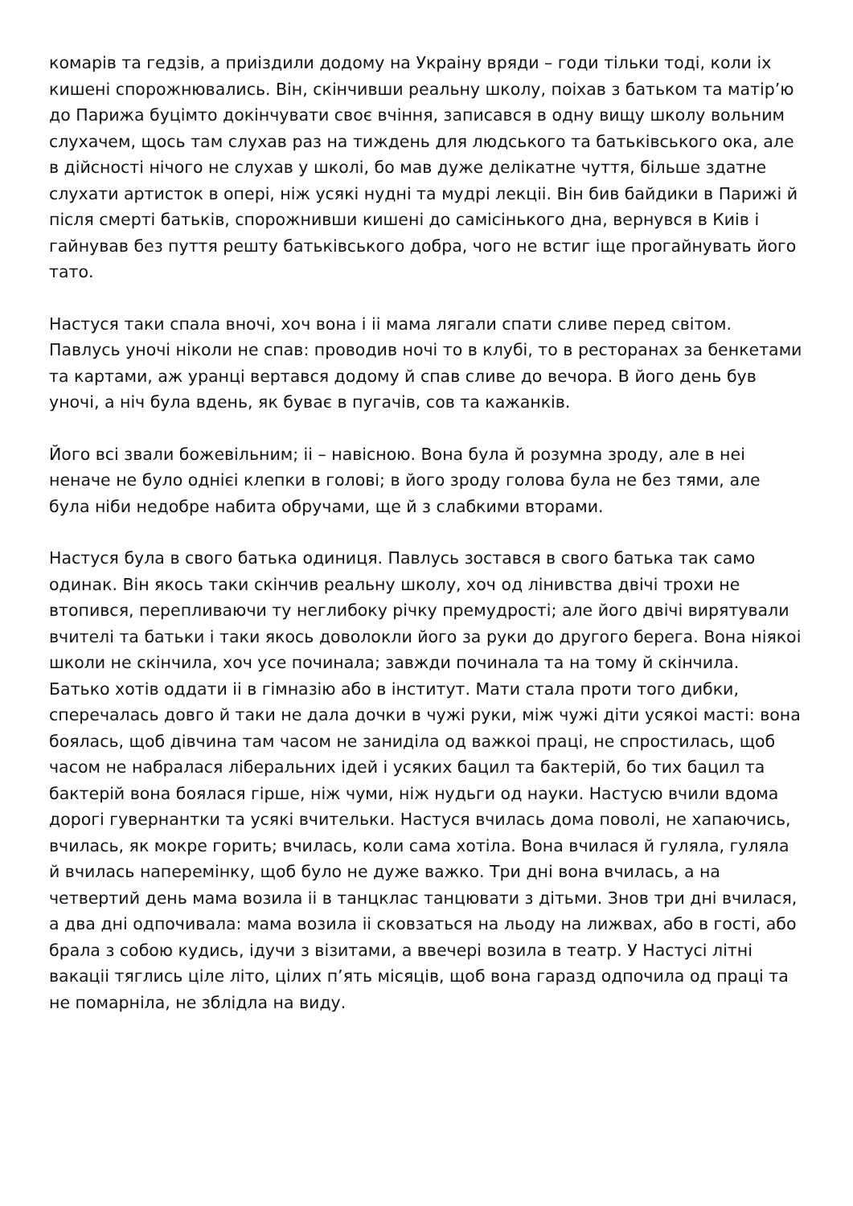комарів та гедзів, а приіздили додому на Украіну вряди – годи тільки тоді, коли іх кишені спорожнювались. Він, скінчивши реальну школу, поіхав з батьком та матір’ю до Парижа буцімто докінчувати своє вчіння, записався в одну вищу школу вольним слухачем, щось там слухав раз на тиждень для людського та батьківського ока, але в дійсності нічого не слухав у школі, бо мав дуже делікатне чуття, більше здатне слухати артисток в опері, ніж усякі нудні та мудрі лекціі. Він бив байдики в Парижі й після смерті батьків, спорожнивши кишені до самісінького дна, вернувся в Киів і гайнував без пуття решту батьківського добра, чого не встиг іще прогайнувать його тато.
Настуся таки спала вночі, хоч вона і іі мама лягали спати сливе перед світом. Павлусь уночі ніколи не спав: проводив ночі то в клубі, то в ресторанах за бенкетами та картами, аж уранці вертався додому й спав сливе до вечора. В його день був уночі, а ніч була вдень, як буває в пугачів, сов та кажанків.
Його всі звали божевільним; іі – навісною. Вона була й розумна зроду, але в неі неначе не було однієі клепки в голові; в його зроду голова була не без тями, але була ніби недобре набита обручами, ще й з слабкими вторами.
Настуся була в свого батька одиниця. Павлусь зостався в свого батька так само одинак. Він якось таки скінчив реальну школу, хоч од лінивства двічі трохи не втопився, перепливаючи ту неглибоку річку премудрості; але його двічі вирятували вчителі та батьки і таки якось доволокли його за руки до другого берега. Вона ніякоі школи не скінчила, хоч усе починала; завжди починала та на тому й скінчила. Батько хотів оддати іі в гімназію або в інститут. Мати стала проти того дибки, сперечалась довго й таки не дала дочки в чужі руки, між чужі діти усякоі масті: вона боялась, щоб дівчина там часом не заниділа од важкоі праці, не спростилась, щоб часом не набралася ліберальних ідей і усяких бацил та бактерій, бо тих бацил та бактерій вона боялася гірше, ніж чуми, ніж нудьги од науки. Настусю вчили вдома дорогі гувернантки та усякі вчительки. Настуся вчилась дома поволі, не хапаючись, вчилась, як мокре горить; вчилась, коли сама хотіла. Вона вчилася й гуляла, гуляла й вчилась наперемінку, щоб було не дуже важко. Три дні вона вчилась, а на четвертий день мама возила іі в танцклас танцювати з дітьми. Знов три дні вчилася, а два дні одпочивала: мама возила іі сковзаться на льоду на лижвах, або в гості, або брала з собою кудись, ідучи з візитами, а ввечері возила в театр. У Настусі літні вакаціі тяглись ціле літо, цілих п’ять місяців, щоб вона гаразд одпочила од праці та не помарніла, не зблідла на виду.